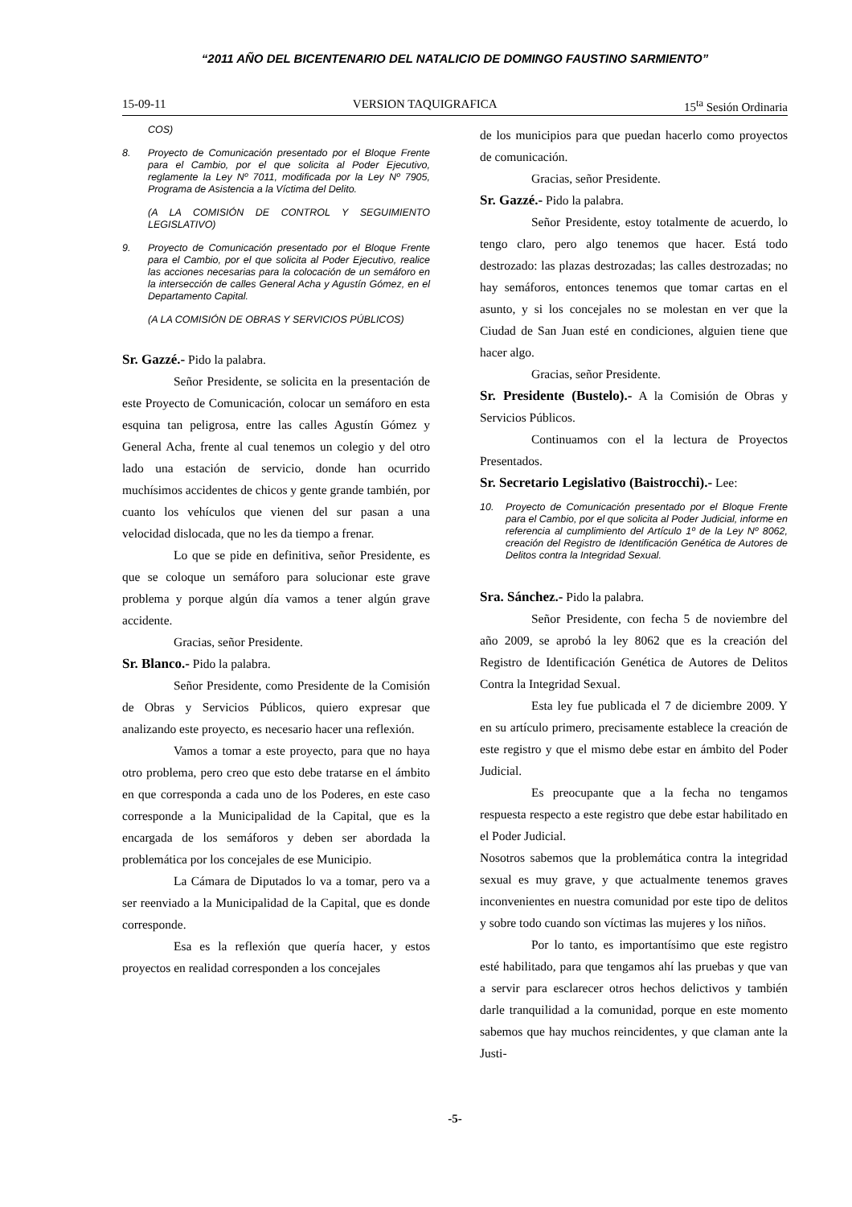“2011 AÑO DEL BICENTENARIO DEL NATALICIO DE DOMINGO FAUSTINO SARMIENTO”
15-09-11 VERSION TAQUIGRAFICA 15<sup>ta</sup> Sesión Ordinaria
COS)
8. Proyecto de Comunicación presentado por el Bloque Frente para el Cambio, por el que solicita al Poder Ejecutivo, reglamente la Ley Nº 7011, modificada por la Ley Nº 7905, Programa de Asistencia a la Víctima del Delito.
(A LA COMISIÓN DE CONTROL Y SEGUIMIENTO LEGISLATIVO)
9. Proyecto de Comunicación presentado por el Bloque Frente para el Cambio, por el que solicita al Poder Ejecutivo, realice las acciones necesarias para la colocación de un semáforo en la intersección de calles General Acha y Agustín Gómez, en el Departamento Capital.
(A LA COMISIÓN DE OBRAS Y SERVICIOS PÚBLICOS)
Sr. Gazzé.- Pido la palabra.
Señor Presidente, se solicita en la presentación de este Proyecto de Comunicación, colocar un semáforo en esta esquina tan peligrosa, entre las calles Agustín Gómez y General Acha, frente al cual tenemos un colegio y del otro lado una estación de servicio, donde han ocurrido muchísimos accidentes de chicos y gente grande también, por cuanto los vehículos que vienen del sur pasan a una velocidad dislocada, que no les da tiempo a frenar.
Lo que se pide en definitiva, señor Presidente, es que se coloque un semáforo para solucionar este grave problema y porque algún día vamos a tener algún grave accidente.
Gracias, señor Presidente.
Sr. Blanco.- Pido la palabra.
Señor Presidente, como Presidente de la Comisión de Obras y Servicios Públicos, quiero expresar que analizando este proyecto, es necesario hacer una reflexión.
Vamos a tomar a este proyecto, para que no haya otro problema, pero creo que esto debe tratarse en el ámbito en que corresponda a cada uno de los Poderes, en este caso corresponde a la Municipalidad de la Capital, que es la encargada de los semáforos y deben ser abordada la problemática por los concejales de ese Municipio.
La Cámara de Diputados lo va a tomar, pero va a ser reenviado a la Municipalidad de la Capital, que es donde corresponde.
Esa es la reflexión que quería hacer, y estos proyectos en realidad corresponden a los concejales
de los municipios para que puedan hacerlo como proyectos de comunicación.
Gracias, señor Presidente.
Sr. Gazzé.- Pido la palabra.
Señor Presidente, estoy totalmente de acuerdo, lo tengo claro, pero algo tenemos que hacer. Está todo destrozado: las plazas destrozadas; las calles destrozadas; no hay semáforos, entonces tenemos que tomar cartas en el asunto, y si los concejales no se molestan en ver que la Ciudad de San Juan esté en condiciones, alguien tiene que hacer algo.
Gracias, señor Presidente.
Sr. Presidente (Bustelo).- A la Comisión de Obras y Servicios Públicos.
Continuamos con el la lectura de Proyectos Presentados.
Sr. Secretario Legislativo (Baistrocchi).- Lee:
10. Proyecto de Comunicación presentado por el Bloque Frente para el Cambio, por el que solicita al Poder Judicial, informe en referencia al cumplimiento del Artículo 1º de la Ley Nº 8062, creación del Registro de Identificación Genética de Autores de Delitos contra la Integridad Sexual.
Sra. Sánchez.- Pido la palabra.
Señor Presidente, con fecha 5 de noviembre del año 2009, se aprobó la ley 8062 que es la creación del Registro de Identificación Genética de Autores de Delitos Contra la Integridad Sexual.
Esta ley fue publicada el 7 de diciembre 2009. Y en su artículo primero, precisamente establece la creación de este registro y que el mismo debe estar en ámbito del Poder Judicial.
Es preocupante que a la fecha no tengamos respuesta respecto a este registro que debe estar habilitado en el Poder Judicial.
Nosotros sabemos que la problemática contra la integridad sexual es muy grave, y que actualmente tenemos graves inconvenientes en nuestra comunidad por este tipo de delitos y sobre todo cuando son víctimas las mujeres y los niños.
Por lo tanto, es importantísimo que este registro esté habilitado, para que tengamos ahí las pruebas y que van a servir para esclarecer otros hechos delictivos y también darle tranquilidad a la comunidad, porque en este momento sabemos que hay muchos reincidentes, y que claman ante la Justi-
-5-